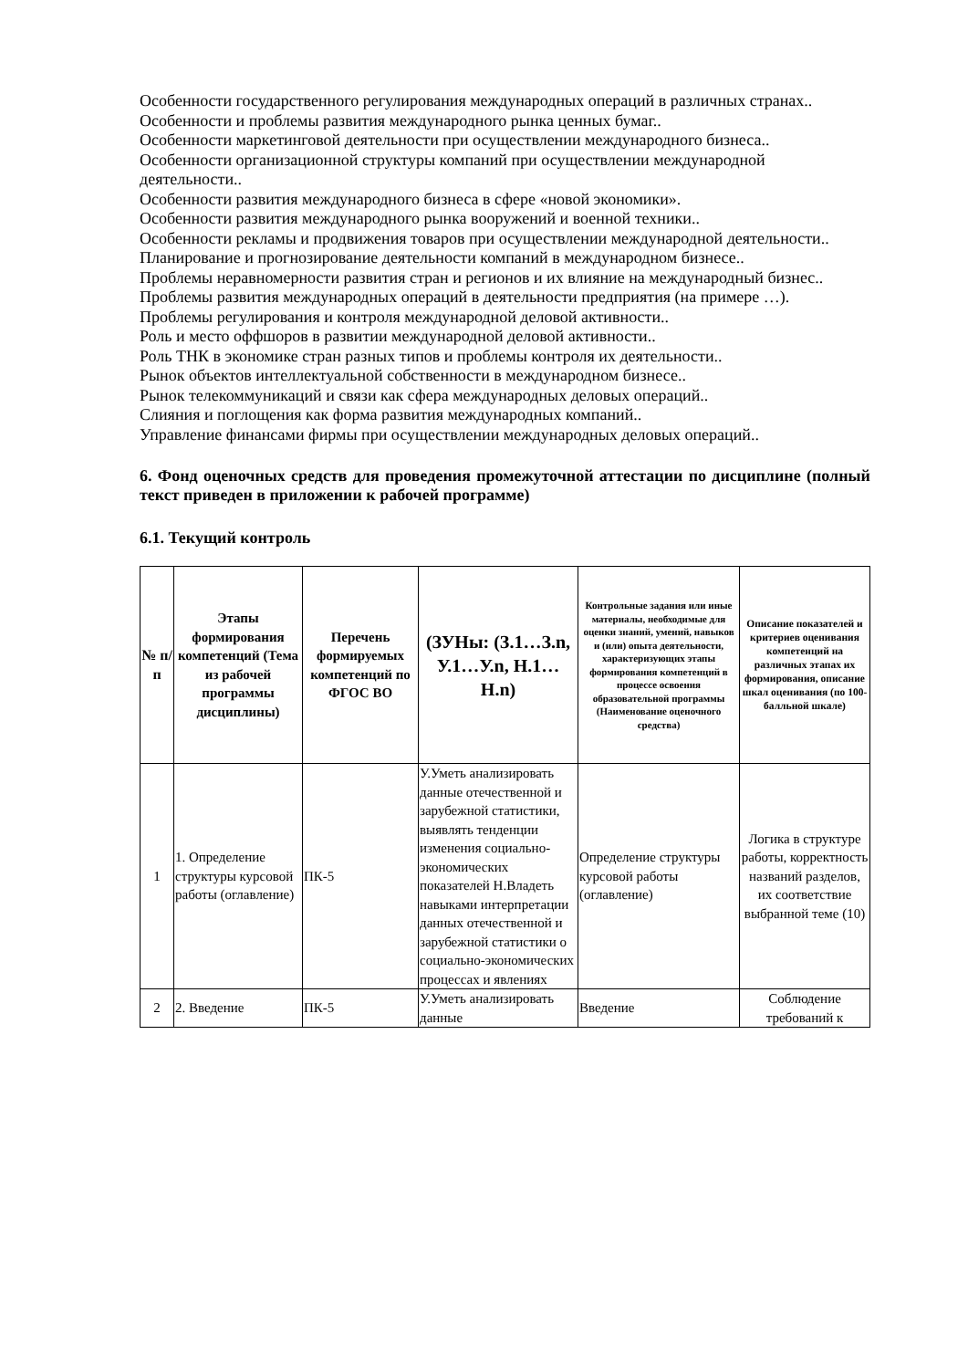Особенности государственного регулирования международных операций в различных странах..
Особенности и проблемы развития международного рынка ценных бумаг..
Особенности маркетинговой деятельности при осуществлении международного бизнеса..
Особенности организационной структуры компаний при осуществлении международной деятельности..
Особенности развития международного бизнеса в сфере «новой экономики».
Особенности развития международного рынка вооружений и военной техники..
Особенности рекламы и продвижения товаров при осуществлении международной деятельности..
Планирование и прогнозирование деятельности компаний в международном бизнесе..
Проблемы неравномерности развития стран и регионов и их влияние на международный бизнес..
Проблемы развития международных операций в деятельности предприятия (на примере …).
Проблемы регулирования и контроля международной деловой активности..
Роль и место оффшоров в развитии международной деловой активности..
Роль ТНК в экономике стран разных типов и проблемы контроля их деятельности..
Рынок объектов интеллектуальной собственности в международном бизнесе..
Рынок телекоммуникаций и связи как сфера международных деловых операций..
Слияния и поглощения как форма развития международных компаний..
Управление финансами фирмы при осуществлении международных деловых операций..
6. Фонд оценочных средств для проведения промежуточной аттестации по дисциплине (полный текст приведен в приложении к рабочей программе)
6.1. Текущий контроль
| № п/п | Этапы формирования компетенций (Тема из рабочей программы дисциплины) | Перечень формируемых компетенций по ФГОС ВО | (ЗУНы: (З.1…З.n, У.1…У.n, Н.1…Н.n) | Контрольные задания или иные материалы, необходимые для оценки знаний, умений, навыков и (или) опыта деятельности, характеризующих этапы формирования компетенций в процессе освоения образовательной программы (Наименование оценочного средства) | Описание показателей и критериев оценивания компетенций на различных этапах их формирования, описание шкал оценивания (по 100-балльной шкале) |
| --- | --- | --- | --- | --- | --- |
| 1 | 1. Определение структуры курсовой работы (оглавление) | ПК-5 | У.Уметь анализировать данные отечественной и зарубежной статистики, выявлять тенденции изменения социально-экономических показателей Н.Владеть навыками интерпретации данных отечественной и зарубежной статистики о социально-экономических процессах и явлениях | Определение структуры курсовой работы (оглавление) | Логика в структуре работы, корректность названий разделов, их соответствие выбранной теме (10) |
| 2 | 2. Введение | ПК-5 | У.Уметь анализировать данные | Введение | Соблюдение требований к |